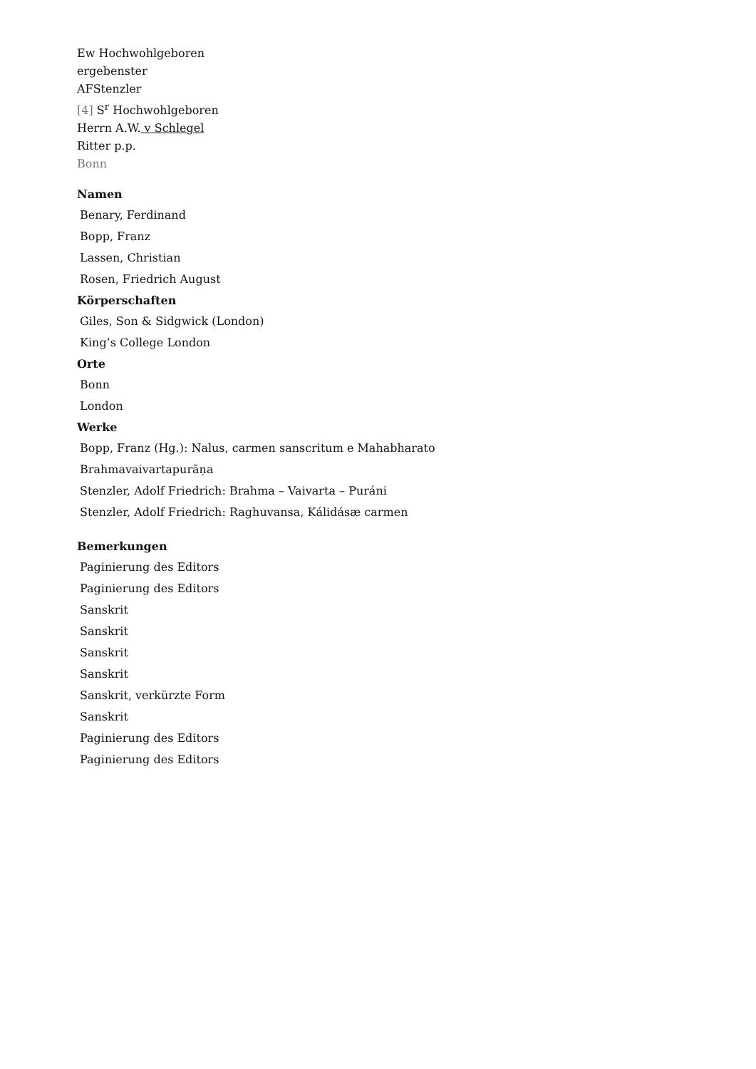Ew Hochwohlgeboren
ergebenster
AFStenzler
[4] S<sup>r</sup> Hochwohlgeboren
Herrn A.W. v Schlegel
Ritter p.p.
Bonn
Namen
Benary, Ferdinand
Bopp, Franz
Lassen, Christian
Rosen, Friedrich August
Körperschaften
Giles, Son & Sidgwick (London)
King’s College London
Orte
Bonn
London
Werke
Bopp, Franz (Hg.): Nalus, carmen sanscritum e Mahabharato
Brahmavaivartapurāṇa
Stenzler, Adolf Friedrich: Brahma – Vaivarta – Puráni
Stenzler, Adolf Friedrich: Raghuvansa, Kálidásæ carmen
Bemerkungen
Paginierung des Editors
Paginierung des Editors
Sanskrit
Sanskrit
Sanskrit
Sanskrit
Sanskrit, verkürzte Form
Sanskrit
Paginierung des Editors
Paginierung des Editors